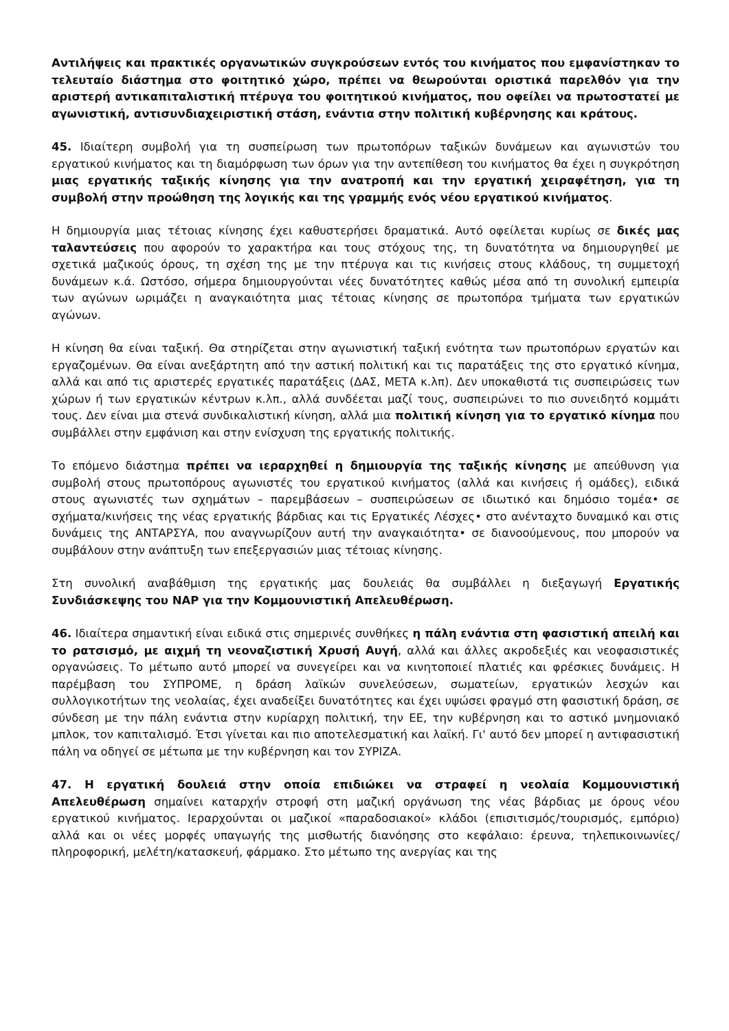Αντιλήψεις και πρακτικές οργανωτικών συγκρούσεων εντός του κινήματος που εμφανίστηκαν το τελευταίο διάστημα στο φοιτητικό χώρο, πρέπει να θεωρούνται οριστικά παρελθόν για την αριστερή αντικαπιταλιστική πτέρυγα του φοιτητικού κινήματος, που οφείλει να πρωτοστατεί με αγωνιστική, αντισυνδιαχειριστική στάση, ενάντια στην πολιτική κυβέρνησης και κράτους.
45. Ιδιαίτερη συμβολή για τη συσπείρωση των πρωτοπόρων ταξικών δυνάμεων και αγωνιστών του εργατικού κινήματος και τη διαμόρφωση των όρων για την αντεπίθεση του κινήματος θα έχει η συγκρότηση μιας εργατικής ταξικής κίνησης για την ανατροπή και την εργατική χειραφέτηση, για τη συμβολή στην προώθηση της λογικής και της γραμμής ενός νέου εργατικού κινήματος.
Η δημιουργία μιας τέτοιας κίνησης έχει καθυστερήσει δραματικά. Αυτό οφείλεται κυρίως σε δικές μας ταλαντεύσεις που αφορούν το χαρακτήρα και τους στόχους της, τη δυνατότητα να δημιουργηθεί με σχετικά μαζικούς όρους, τη σχέση της με την πτέρυγα και τις κινήσεις στους κλάδους, τη συμμετοχή δυνάμεων κ.ά. Ωστόσο, σήμερα δημιουργούνται νέες δυνατότητες καθώς μέσα από τη συνολική εμπειρία των αγώνων ωριμάζει η αναγκαιότητα μιας τέτοιας κίνησης σε πρωτοπόρα τμήματα των εργατικών αγώνων.
Η κίνηση θα είναι ταξική. Θα στηρίζεται στην αγωνιστική ταξική ενότητα των πρωτοπόρων εργατών και εργαζομένων. Θα είναι ανεξάρτητη από την αστική πολιτική και τις παρατάξεις της στο εργατικό κίνημα, αλλά και από τις αριστερές εργατικές παρατάξεις (ΔΑΣ, ΜΕΤΑ κ.λπ). Δεν υποκαθιστά τις συσπειρώσεις των χώρων ή των εργατικών κέντρων κ.λπ., αλλά συνδέεται μαζί τους, συσπειρώνει το πιο συνειδητό κομμάτι τους. Δεν είναι μια στενά συνδικαλιστική κίνηση, αλλά μια πολιτική κίνηση για το εργατικό κίνημα που συμβάλλει στην εμφάνιση και στην ενίσχυση της εργατικής πολιτικής.
Το επόμενο διάστημα πρέπει να ιεραρχηθεί η δημιουργία της ταξικής κίνησης με απεύθυνση για συμβολή στους πρωτοπόρους αγωνιστές του εργατικού κινήματος (αλλά και κινήσεις ή ομάδες), ειδικά στους αγωνιστές των σχημάτων – παρεμβάσεων – συσπειρώσεων σε ιδιωτικό και δημόσιο τομέα• σε σχήματα/κινήσεις της νέας εργατικής βάρδιας και τις Εργατικές Λέσχες• στο ανένταχτο δυναμικό και στις δυνάμεις της ΑΝΤΑΡΣΥΑ, που αναγνωρίζουν αυτή την αναγκαιότητα• σε διανοούμενους, που μπορούν να συμβάλουν στην ανάπτυξη των επεξεργασιών μιας τέτοιας κίνησης.
Στη συνολική αναβάθμιση της εργατικής μας δουλειάς θα συμβάλλει η διεξαγωγή Εργατικής Συνδιάσκεψης του ΝΑΡ για την Κομμουνιστική Απελευθέρωση.
46. Ιδιαίτερα σημαντική είναι ειδικά στις σημερινές συνθήκες η πάλη ενάντια στη φασιστική απειλή και το ρατσισμό, με αιχμή τη νεοναζιστική Χρυσή Αυγή, αλλά και άλλες ακροδεξιές και νεοφασιστικές οργανώσεις. Το μέτωπο αυτό μπορεί να συνεγείρει και να κινητοποιεί πλατιές και φρέσκιες δυνάμεις. Η παρέμβαση του ΣΥΠΡΟΜΕ, η δράση λαϊκών συνελεύσεων, σωματείων, εργατικών λεσχών και συλλογικοτήτων της νεολαίας, έχει αναδείξει δυνατότητες και έχει υψώσει φραγμό στη φασιστική δράση, σε σύνδεση με την πάλη ενάντια στην κυρίαρχη πολιτική, την ΕΕ, την κυβέρνηση και το αστικό μνημονιακό μπλοκ, τον καπιταλισμό. Έτσι γίνεται και πιο αποτελεσματική και λαϊκή. Γι' αυτό δεν μπορεί η αντιφασιστική πάλη να οδηγεί σε μέτωπα με την κυβέρνηση και τον ΣΥΡΙΖΑ.
47. Η εργατική δουλειά στην οποία επιδιώκει να στραφεί η νεολαία Κομμουνιστική Απελευθέρωση σημαίνει καταρχήν στροφή στη μαζική οργάνωση της νέας βάρδιας με όρους νέου εργατικού κινήματος. Ιεραρχούνται οι μαζικοί «παραδοσιακοί» κλάδοι (επισιτισμός/τουρισμός, εμπόριο) αλλά και οι νέες μορφές υπαγωγής της μισθωτής διανόησης στο κεφάλαιο: έρευνα, τηλεπικοινωνίες/πληροφορική, μελέτη/κατασκευή, φάρμακο. Στο μέτωπο της ανεργίας και της